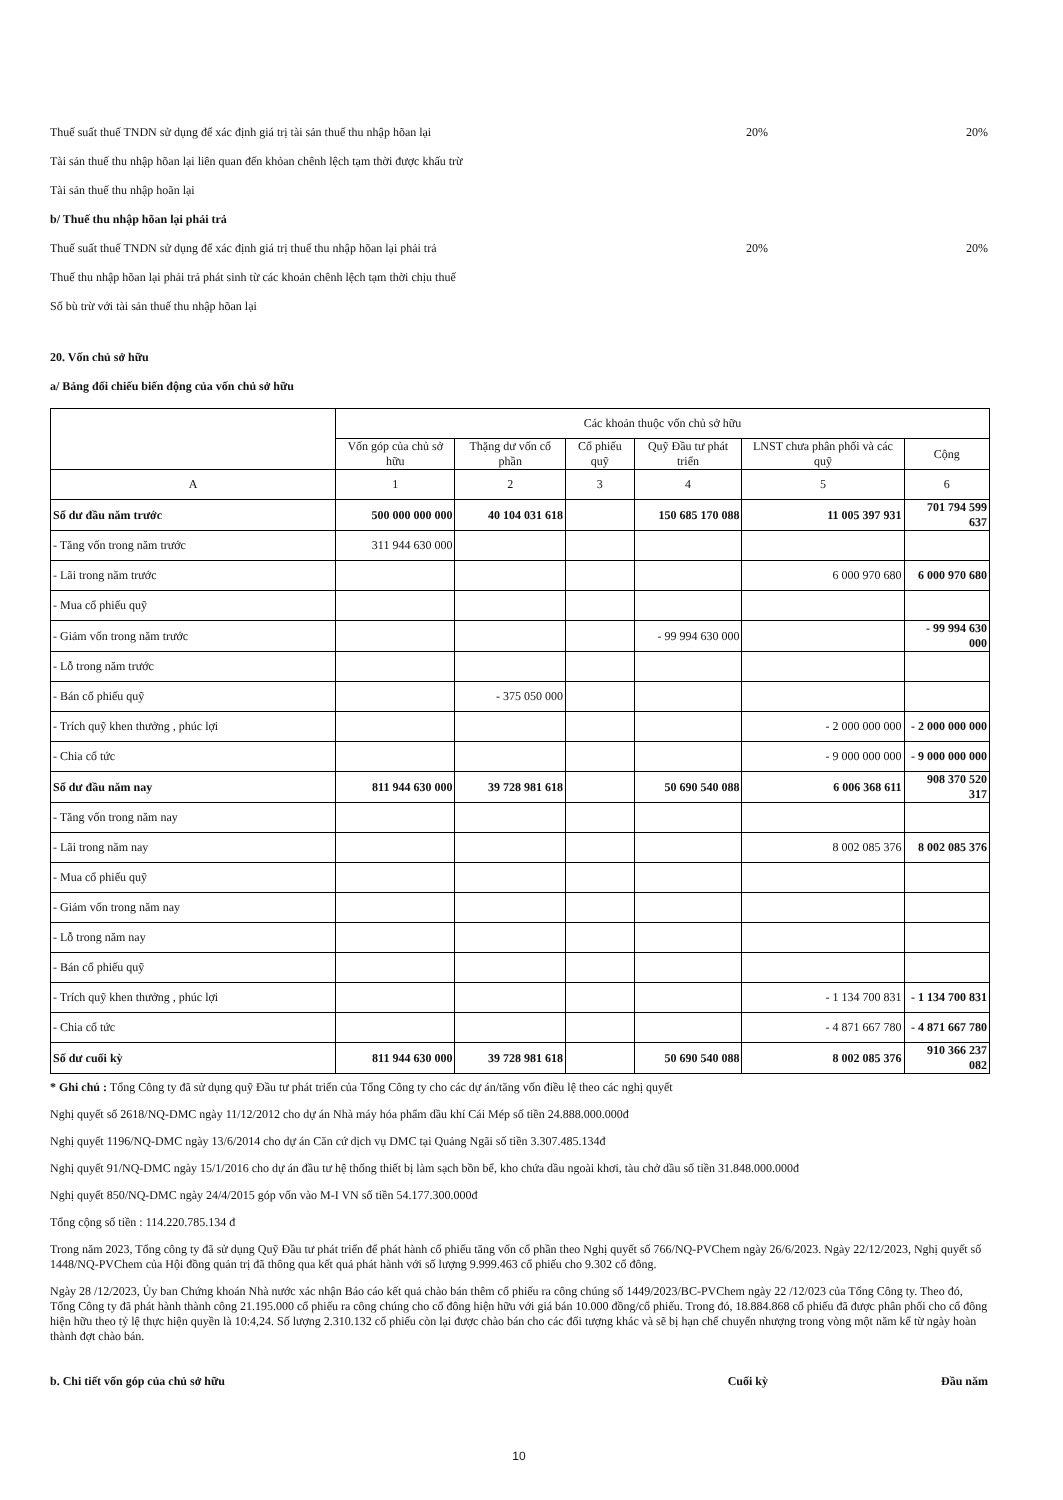Thuế suất thuế TNDN sử dụng để xác định giá trị tài sản thuế thu nhập hõan lại 20% 20%
Tài sản thuế thu nhập hõan lại liên quan đến khỏan chênh lệch tạm thời được khấu trừ
Tài sản thuế thu nhập hoãn lại
b/ Thuế thu nhập hõan lại phải trả
Thuế suất thuế TNDN sử dụng để xác định giá trị thuế thu nhập hõan lại phải trả 20% 20%
Thuế thu nhập hõan lại phải trả phát sinh từ các khoản chênh lệch tạm thời chịu thuế
Số bù trừ với tài sản thuế thu nhập hõan lại
20. Vốn chủ sở hữu
a/ Bảng đối chiếu biến động của vốn chủ sở hữu
| | Các khoản thuộc vốn chủ sở hữu | | | | | |
| --- | --- | --- | --- | --- | --- | --- |
| | Vốn góp của chủ sở hữu | Thặng dư vốn cổ phần | Cổ phiếu quỹ | Quỹ Đầu tư phát triển | LNST chưa phân phối và các quỹ | Cộng |
| A | 1 | 2 | 3 | 4 | 5 | 6 |
| Số dư đầu năm trước | 500 000 000 000 | 40 104 031 618 | | 150 685 170 088 | 11 005 397 931 | 701 794 599 637 |
| - Tăng vốn trong năm trước | 311 944 630 000 | | | | | |
| - Lãi trong năm trước | | | | | 6 000 970 680 | 6 000 970 680 |
| - Mua cổ phiếu quỹ | | | | | | |
| - Giảm vốn trong năm trước | | | | - 99 994 630 000 | | - 99 994 630 000 |
| - Lỗ trong năm trước | | | | | | |
| - Bán cổ phiếu quỹ | | - 375 050 000 | | | | |
| - Trích quỹ khen thưởng , phúc lợi | | | | | - 2 000 000 000 | - 2 000 000 000 |
| - Chia cổ tức | | | | | - 9 000 000 000 | - 9 000 000 000 |
| Số dư đầu năm nay | 811 944 630 000 | 39 728 981 618 | | 50 690 540 088 | 6 006 368 611 | 908 370 520 317 |
| - Tăng vốn trong năm nay | | | | | | |
| - Lãi trong năm nay | | | | | 8 002 085 376 | 8 002 085 376 |
| - Mua cổ phiếu quỹ | | | | | | |
| - Giảm vốn trong năm nay | | | | | | |
| - Lỗ trong năm nay | | | | | | |
| - Bán cổ phiếu quỹ | | | | | | |
| - Trích quỹ khen thưởng , phúc lợi | | | | | - 1 134 700 831 | - 1 134 700 831 |
| - Chia cổ tức | | | | | - 4 871 667 780 | - 4 871 667 780 |
| Số dư cuối kỳ | 811 944 630 000 | 39 728 981 618 | | 50 690 540 088 | 8 002 085 376 | 910 366 237 082 |
* Ghi chú : Tổng Công ty đã sử dụng quỹ Đầu tư phát triển của Tổng Công ty cho các dự án/tăng vốn điều lệ theo các nghị quyết
Nghị quyết số 2618/NQ-DMC ngày 11/12/2012 cho dự án Nhà máy hóa phẩm dầu khí Cái Mép số tiền 24.888.000.000đ
Nghị quyết 1196/NQ-DMC ngày 13/6/2014 cho dự án Căn cứ dịch vụ DMC tại Quảng Ngãi số tiền 3.307.485.134đ
Nghị quyết 91/NQ-DMC ngày 15/1/2016 cho dự án đầu tư hệ thống thiết bị làm sạch bồn bể, kho chứa dầu ngoài khơi, tàu chở dầu số tiền 31.848.000.000đ
Nghị quyết 850/NQ-DMC ngày 24/4/2015 góp vốn vào M-I VN số tiền 54.177.300.000đ
Tổng cộng số tiền : 114.220.785.134 đ
Trong năm 2023, Tổng công ty đã sử dụng Quỹ Đầu tư phát triển để phát hành cổ phiếu tăng vốn cổ phần theo Nghị quyết số 766/NQ-PVChem ngày 26/6/2023. Ngày 22/12/2023, Nghị quyết số 1448/NQ-PVChem của Hội đồng quản trị đã thông qua kết quả phát hành với số lượng 9.999.463 cổ phiếu cho 9.302 cổ đông.
Ngày 28 /12/2023, Ủy ban Chứng khoán Nhà nước xác nhận Báo cáo kết quả chào bán thêm cổ phiếu ra công chúng số 1449/2023/BC-PVChem ngày 22 /12/023 của Tổng Công ty. Theo đó, Tổng Công ty đã phát hành thành công 21.195.000 cổ phiếu ra công chúng cho cổ đông hiện hữu với giá bán 10.000 đồng/cổ phiếu. Trong đó, 18.884.868 cổ phiếu đã được phân phối cho cổ đông hiện hữu theo tỷ lệ thực hiện quyền là 10:4,24. Số lượng 2.310.132 cổ phiếu còn lại được chào bán cho các đối tượng khác và sẽ bị hạn chế chuyển nhượng trong vòng một năm kể từ ngày hoàn thành đợt chào bán.
b. Chi tiết vốn góp của chủ sở hữu Cuối kỳ Đầu năm
10